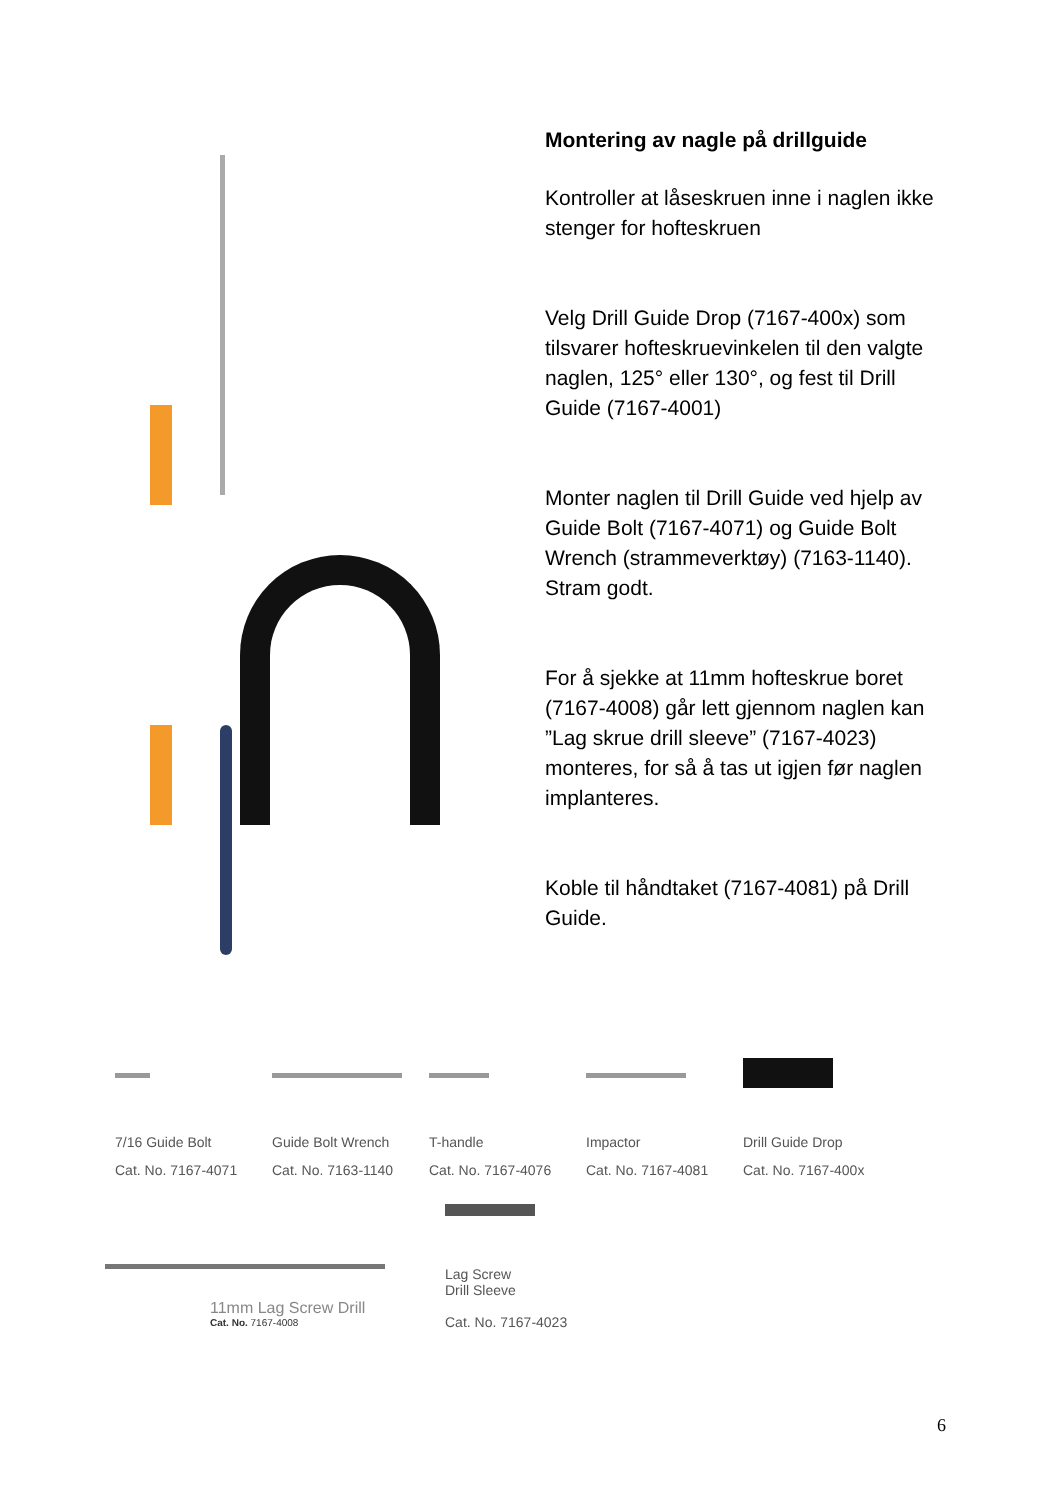Montering av nagle på drillguide
Kontroller at låseskruen inne i naglen ikke stenger for hofteskruen
Velg Drill Guide Drop (7167-400x) som tilsvarer hofteskruevinkelen til den valgte naglen, 125° eller 130°, og fest til Drill Guide (7167-4001)
Monter naglen til Drill Guide ved hjelp av Guide Bolt (7167-4071) og Guide Bolt Wrench (strammeverktøy) (7163-1140). Stram godt.
For å sjekke at 11mm hofteskrue boret (7167-4008) går lett gjennom naglen kan ”Lag skrue drill sleeve” (7167-4023) monteres, for så å tas ut igjen før naglen implanteres.
Koble til håndtaket (7167-4081) på Drill Guide.
7/16 Guide Bolt
Cat. No. 7167-4071
Guide Bolt Wrench
Cat. No. 7163-1140
T-handle
Cat. No. 7167-4076
Impactor
Cat. No. 7167-4081
Drill Guide Drop
Cat. No. 7167-400x
11mm Lag Screw Drill
Cat. No. 7167-4008
Lag Screw
Drill Sleeve
Cat. No. 7167-4023
6